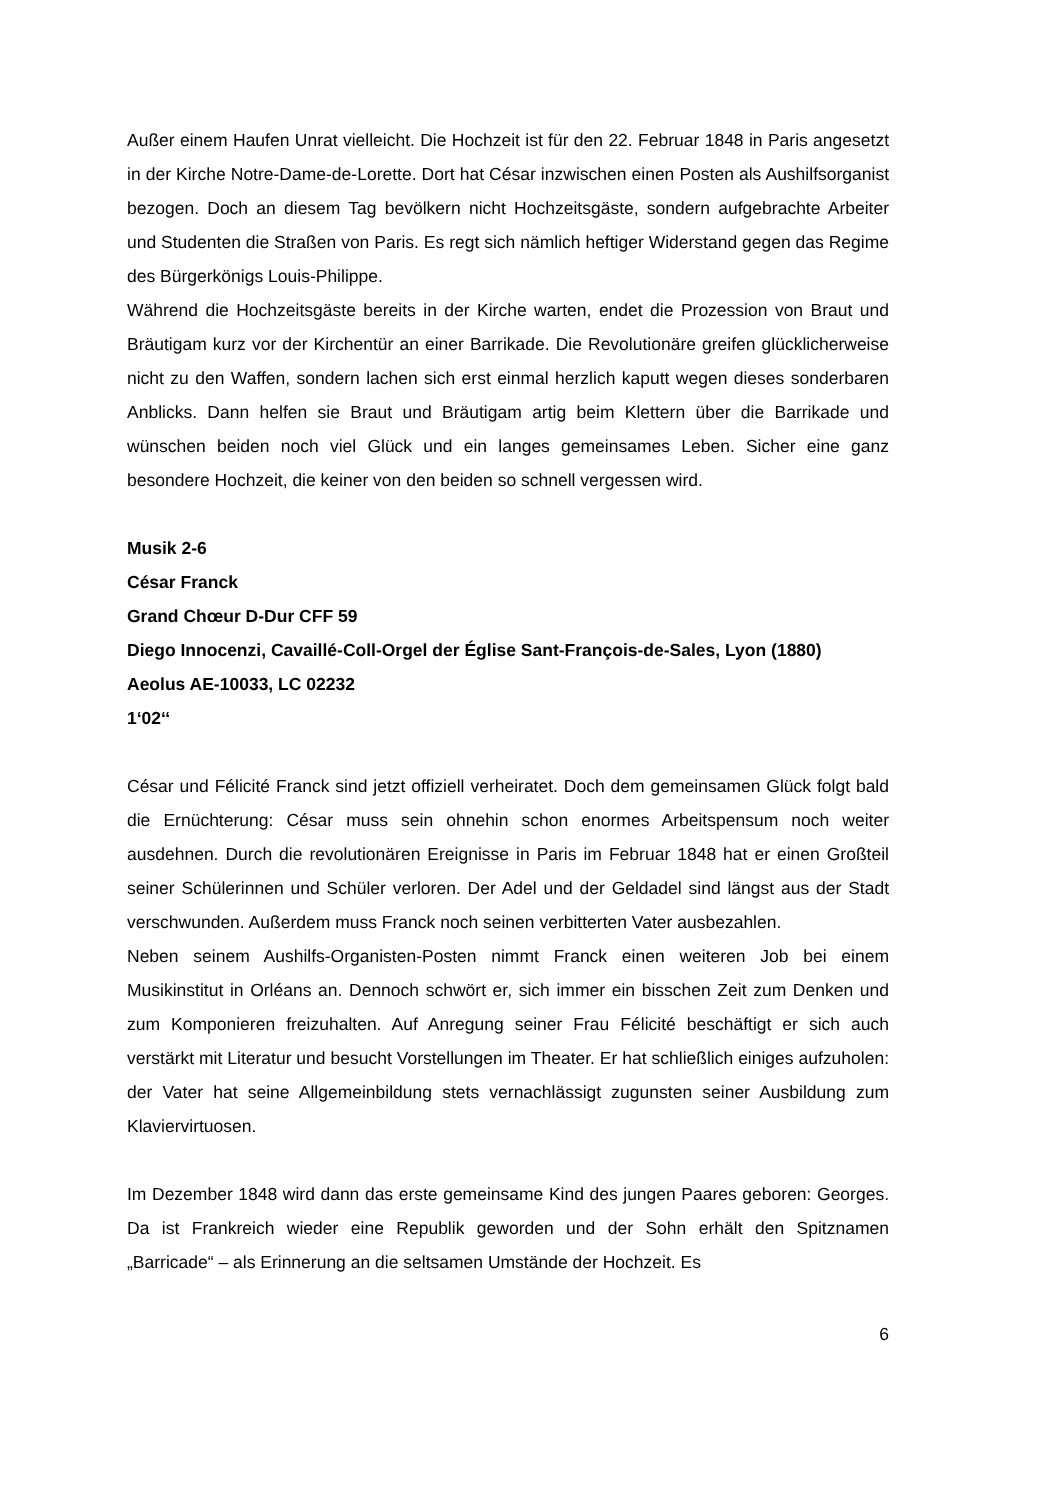Außer einem Haufen Unrat vielleicht. Die Hochzeit ist für den 22. Februar 1848 in Paris angesetzt in der Kirche Notre-Dame-de-Lorette. Dort hat César inzwischen einen Posten als Aushilfsorganist bezogen. Doch an diesem Tag bevölkern nicht Hochzeitsgäste, sondern aufgebrachte Arbeiter und Studenten die Straßen von Paris. Es regt sich nämlich heftiger Widerstand gegen das Regime des Bürgerkönigs Louis-Philippe.
Während die Hochzeitsgäste bereits in der Kirche warten, endet die Prozession von Braut und Bräutigam kurz vor der Kirchentür an einer Barrikade. Die Revolutionäre greifen glücklicherweise nicht zu den Waffen, sondern lachen sich erst einmal herzlich kaputt wegen dieses sonderbaren Anblicks. Dann helfen sie Braut und Bräutigam artig beim Klettern über die Barrikade und wünschen beiden noch viel Glück und ein langes gemeinsames Leben. Sicher eine ganz besondere Hochzeit, die keiner von den beiden so schnell vergessen wird.
Musik 2-6
César Franck
Grand Chœur D-Dur CFF 59
Diego Innocenzi, Cavaillé-Coll-Orgel der Église Sant-François-de-Sales, Lyon (1880)
Aeolus AE-10033, LC 02232
1‘02‘‘
César und Félicité Franck sind jetzt offiziell verheiratet. Doch dem gemeinsamen Glück folgt bald die Ernüchterung: César muss sein ohnehin schon enormes Arbeitspensum noch weiter ausdehnen. Durch die revolutionären Ereignisse in Paris im Februar 1848 hat er einen Großteil seiner Schülerinnen und Schüler verloren. Der Adel und der Geldadel sind längst aus der Stadt verschwunden. Außerdem muss Franck noch seinen verbitterten Vater ausbezahlen.
Neben seinem Aushilfs-Organisten-Posten nimmt Franck einen weiteren Job bei einem Musikinstitut in Orléans an. Dennoch schwört er, sich immer ein bisschen Zeit zum Denken und zum Komponieren freizuhalten. Auf Anregung seiner Frau Félicité beschäftigt er sich auch verstärkt mit Literatur und besucht Vorstellungen im Theater. Er hat schließlich einiges aufzuholen: der Vater hat seine Allgemeinbildung stets vernachlässigt zugunsten seiner Ausbildung zum Klaviervirtuosen.
Im Dezember 1848 wird dann das erste gemeinsame Kind des jungen Paares geboren: Georges. Da ist Frankreich wieder eine Republik geworden und der Sohn erhält den Spitznamen „Barricade“ – als Erinnerung an die seltsamen Umstände der Hochzeit. Es
6